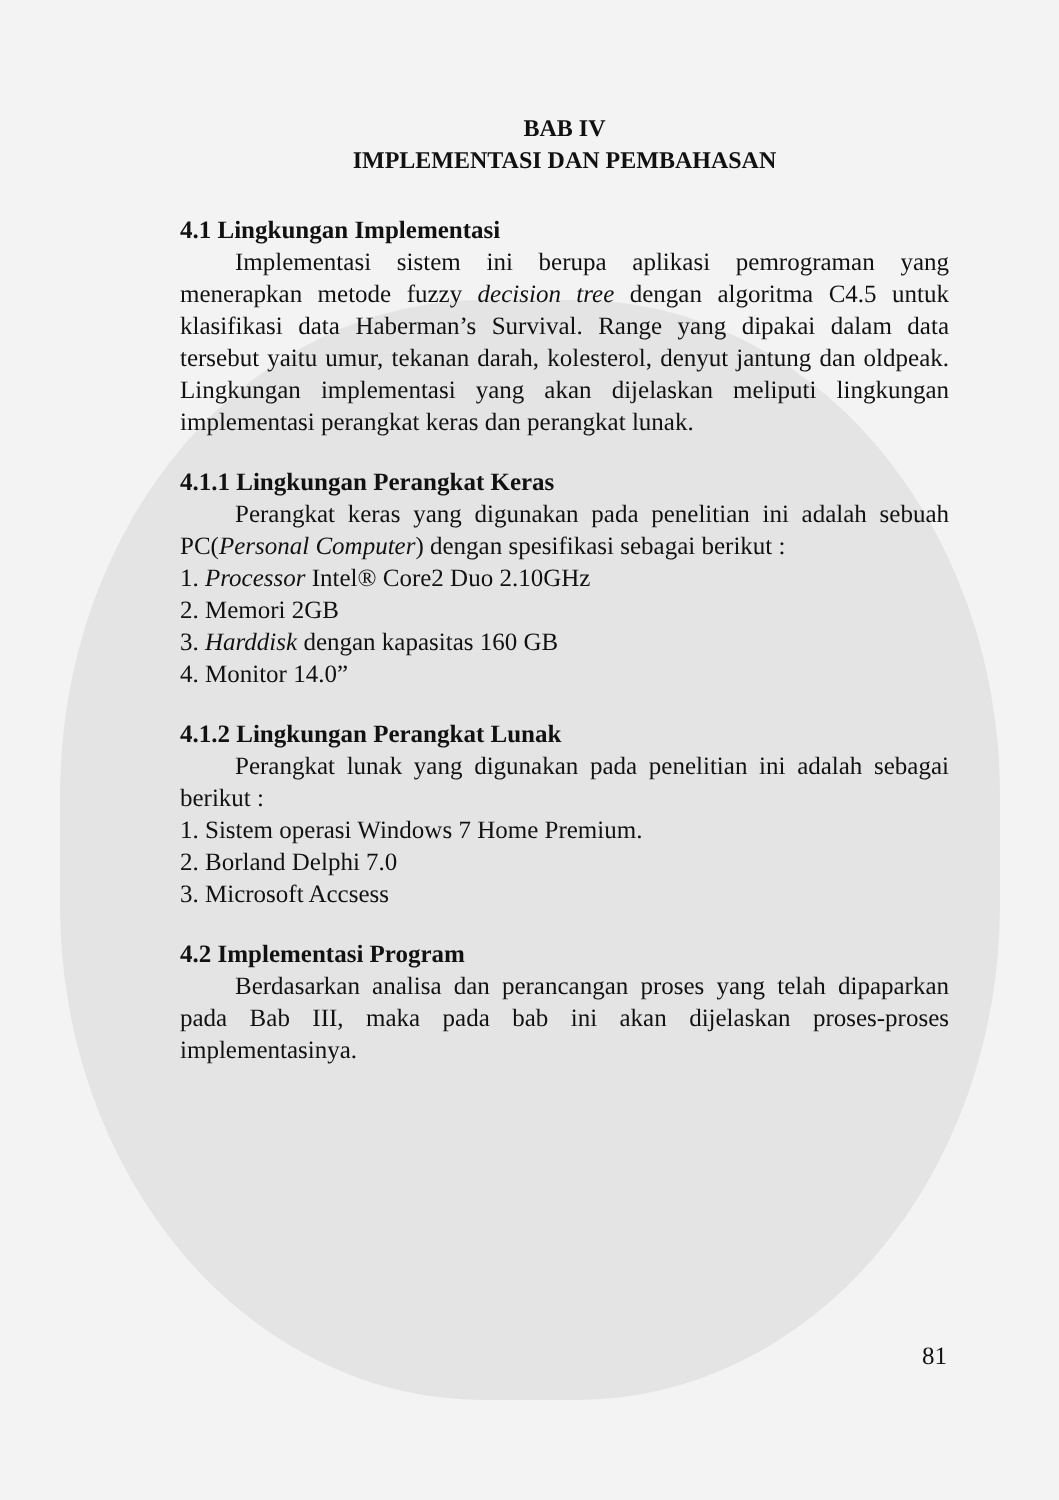BAB IV
IMPLEMENTASI DAN PEMBAHASAN
4.1 Lingkungan Implementasi
Implementasi sistem ini berupa aplikasi pemrograman yang menerapkan metode fuzzy decision tree dengan algoritma C4.5 untuk klasifikasi data Haberman’s Survival. Range yang dipakai dalam data tersebut yaitu umur, tekanan darah, kolesterol, denyut jantung dan oldpeak. Lingkungan implementasi yang akan dijelaskan meliputi lingkungan implementasi perangkat keras dan perangkat lunak.
4.1.1 Lingkungan Perangkat Keras
Perangkat keras yang digunakan pada penelitian ini adalah sebuah PC(Personal Computer) dengan spesifikasi sebagai berikut :
1. Processor Intel® Core2 Duo 2.10GHz
2. Memori 2GB
3. Harddisk dengan kapasitas 160 GB
4. Monitor 14.0”
4.1.2 Lingkungan Perangkat Lunak
Perangkat lunak yang digunakan pada penelitian ini adalah sebagai berikut :
1. Sistem operasi Windows 7 Home Premium.
2. Borland Delphi 7.0
3. Microsoft Accsess
4.2 Implementasi Program
Berdasarkan analisa dan perancangan proses yang telah dipaparkan pada Bab III, maka pada bab ini akan dijelaskan proses-proses implementasinya.
81